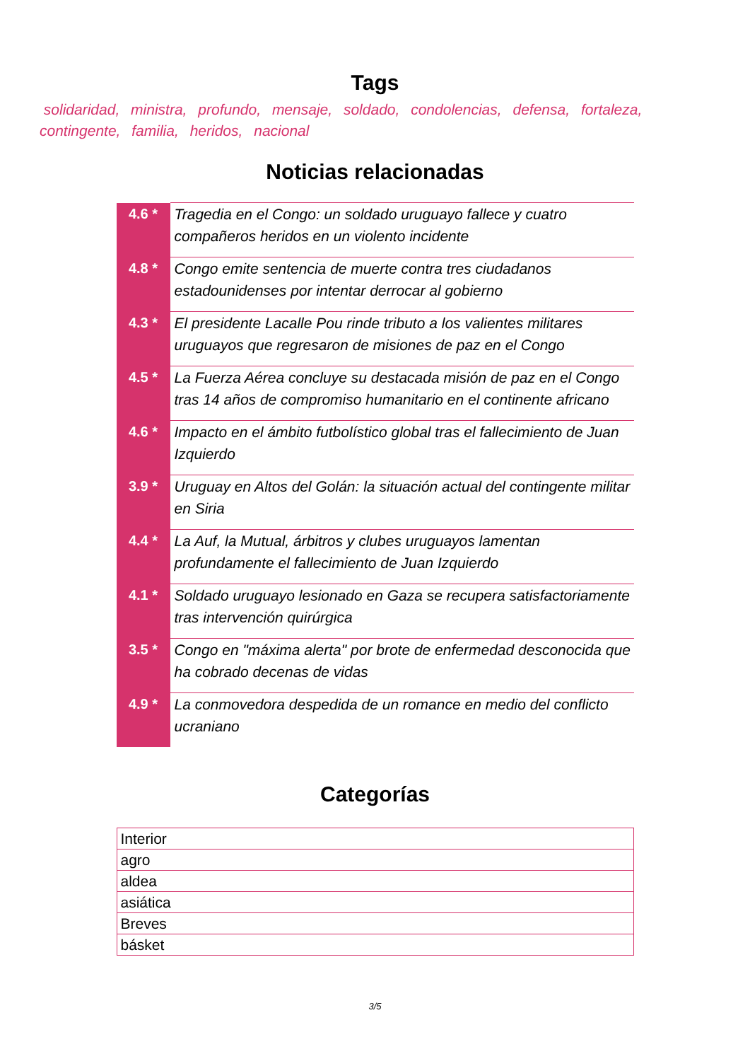Tags
solidaridad, ministra, profundo, mensaje, soldado, condolencias, defensa, fortaleza, contingente, familia, heridos, nacional
Noticias relacionadas
| 4.6 * | Tragedia en el Congo: un soldado uruguayo fallece y cuatro compañeros heridos en un violento incidente |
| 4.8 * | Congo emite sentencia de muerte contra tres ciudadanos estadounidenses por intentar derrocar al gobierno |
| 4.3 * | El presidente Lacalle Pou rinde tributo a los valientes militares uruguayos que regresaron de misiones de paz en el Congo |
| 4.5 * | La Fuerza Aérea concluye su destacada misión de paz en el Congo tras 14 años de compromiso humanitario en el continente africano |
| 4.6 * | Impacto en el ámbito futbolístico global tras el fallecimiento de Juan Izquierdo |
| 3.9 * | Uruguay en Altos del Golán: la situación actual del contingente militar en Siria |
| 4.4 * | La Auf, la Mutual, árbitros y clubes uruguayos lamentan profundamente el fallecimiento de Juan Izquierdo |
| 4.1 * | Soldado uruguayo lesionado en Gaza se recupera satisfactoriamente tras intervención quirúrgica |
| 3.5 * | Congo en "máxima alerta" por brote de enfermedad desconocida que ha cobrado decenas de vidas |
| 4.9 * | La conmovedora despedida de un romance en medio del conflicto ucraniano |
Categorías
| Interior |
| agro |
| aldea |
| asiática |
| Breves |
| básket |
3/5